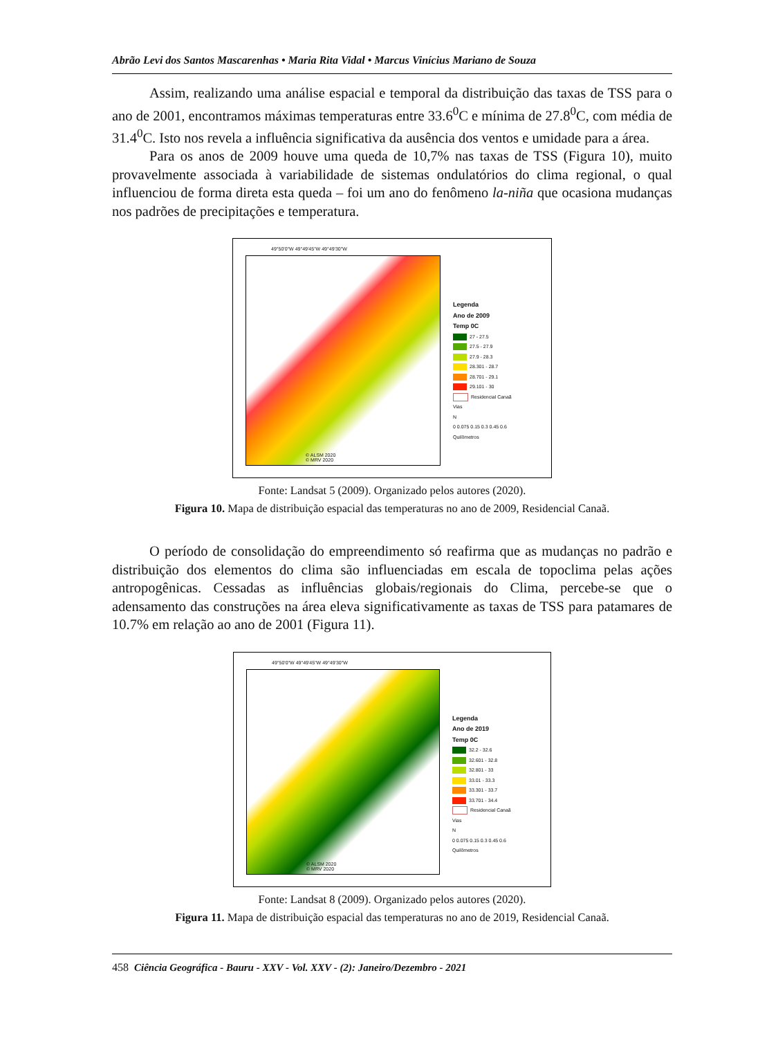Abrão Levi dos Santos Mascarenhas • Maria Rita Vidal • Marcus Vinícius Mariano de Souza
Assim, realizando uma análise espacial e temporal da distribuição das taxas de TSS para o ano de 2001, encontramos máximas temperaturas entre 33.6<sup>0</sup>C e mínima de 27.8<sup>0</sup>C, com média de 31.4<sup>0</sup>C. Isto nos revela a influência significativa da ausência dos ventos e umidade para a área.
Para os anos de 2009 houve uma queda de 10,7% nas taxas de TSS (Figura 10), muito provavelmente associada à variabilidade de sistemas ondulatórios do clima regional, o qual influenciou de forma direta esta queda – foi um ano do fenômeno la-niña que ocasiona mudanças nos padrões de precipitações e temperatura.
49°50'0"W 49°49'45"W 49°49'30"W
© ALSM 2020
© MRV 2020
Legenda
Ano de 2009
Temp 0C
27 - 27.5
27.5 - 27.9
27.9 - 28.3
28.301 - 28.7
28.701 - 29.1
29.101 - 30
Residencial Canaã
Vias
N
0 0.075 0.15 0.3 0.45 0.6
Quilômetros
Fonte: Landsat 5 (2009). Organizado pelos autores (2020).
Figura 10. Mapa de distribuição espacial das temperaturas no ano de 2009, Residencial Canaã.
O período de consolidação do empreendimento só reafirma que as mudanças no padrão e distribuição dos elementos do clima são influenciadas em escala de topoclima pelas ações antropogênicas. Cessadas as influências globais/regionais do Clima, percebe-se que o adensamento das construções na área eleva significativamente as taxas de TSS para patamares de 10.7% em relação ao ano de 2001 (Figura 11).
49°50'0"W 49°49'45"W 49°49'30"W
© ALSM 2020
© MRV 2020
Legenda
Ano de 2019
Temp 0C
32.2 - 32.6
32.601 - 32.8
32.801 - 33
33.01 - 33.3
33.301 - 33.7
33.701 - 34.4
Residencial Canaã
Vias
N
0 0.075 0.15 0.3 0.45 0.6
Quilômetros
Fonte: Landsat 8 (2009). Organizado pelos autores (2020).
Figura 11. Mapa de distribuição espacial das temperaturas no ano de 2019, Residencial Canaã.
458 Ciência Geográfica - Bauru - XXV - Vol. XXV - (2): Janeiro/Dezembro - 2021